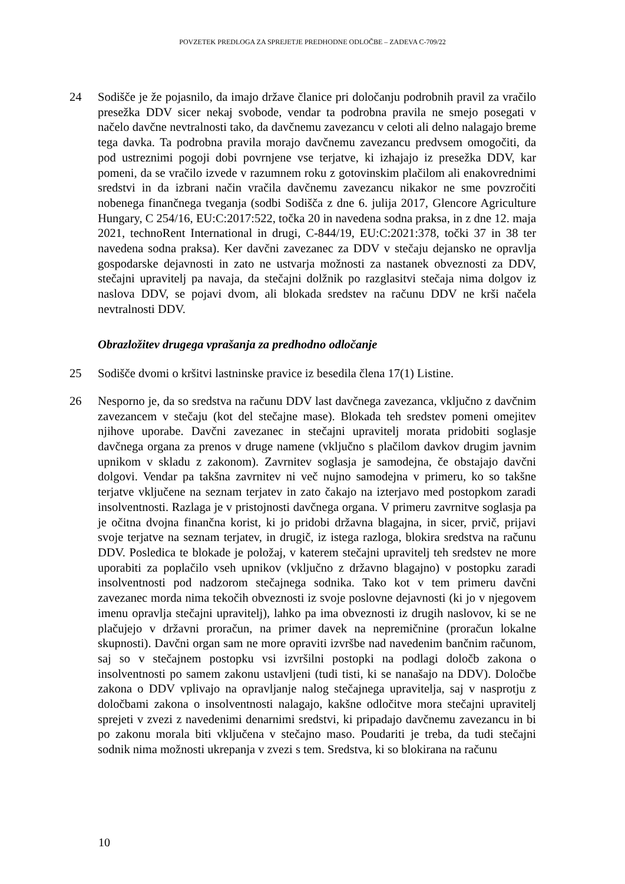POVZETEK PREDLOGA ZA SPREJETJE PREDHODNE ODLOČBE – ZADEVA C-709/22
24 Sodišče je že pojasnilo, da imajo države članice pri določanju podrobnih pravil za vračilo presežka DDV sicer nekaj svobode, vendar ta podrobna pravila ne smejo posegati v načelo davčne nevtralnosti tako, da davčnemu zavezancu v celoti ali delno nalagajo breme tega davka. Ta podrobna pravila morajo davčnemu zavezancu predvsem omogočiti, da pod ustreznimi pogoji dobi povrnjene vse terjatve, ki izhajajo iz presežka DDV, kar pomeni, da se vračilo izvede v razumnem roku z gotovinskim plačilom ali enakovrednimi sredstvi in da izbrani način vračila davčnemu zavezancu nikakor ne sme povzročiti nobenega finančnega tveganja (sodbi Sodišča z dne 6. julija 2017, Glencore Agriculture Hungary, C 254/16, EU:C:2017:522, točka 20 in navedena sodna praksa, in z dne 12. maja 2021, technoRent International in drugi, C-844/19, EU:C:2021:378, točki 37 in 38 ter navedena sodna praksa). Ker davčni zavezanec za DDV v stečaju dejansko ne opravlja gospodarske dejavnosti in zato ne ustvarja možnosti za nastanek obveznosti za DDV, stečajni upravitelj pa navaja, da stečajni dolžnik po razglasitvi stečaja nima dolgov iz naslova DDV, se pojavi dvom, ali blokada sredstev na računu DDV ne krši načela nevtralnosti DDV.
Obrazložitev drugega vprašanja za predhodno odločanje
25 Sodišče dvomi o kršitvi lastninske pravice iz besedila člena 17(1) Listine.
26 Nesporno je, da so sredstva na računu DDV last davčnega zavezanca, vključno z davčnim zavezancem v stečaju (kot del stečajne mase). Blokada teh sredstev pomeni omejitev njihove uporabe. Davčni zavezanec in stečajni upravitelj morata pridobiti soglasje davčnega organa za prenos v druge namene (vključno s plačilom davkov drugim javnim upnikom v skladu z zakonom). Zavrnitev soglasja je samodejna, če obstajajo davčni dolgovi. Vendar pa takšna zavrnitev ni več nujno samodejna v primeru, ko so takšne terjatve vključene na seznam terjatev in zato čakajo na izterjavo med postopkom zaradi insolventnosti. Razlaga je v pristojnosti davčnega organa. V primeru zavrnitve soglasja pa je očitna dvojna finančna korist, ki jo pridobi državna blagajna, in sicer, prvič, prijavi svoje terjatve na seznam terjatev, in drugič, iz istega razloga, blokira sredstva na računu DDV. Posledica te blokade je položaj, v katerem stečajni upravitelj teh sredstev ne more uporabiti za poplačilo vseh upnikov (vključno z državno blagajno) v postopku zaradi insolventnosti pod nadzorom stečajnega sodnika. Tako kot v tem primeru davčni zavezanec morda nima tekočih obveznosti iz svoje poslovne dejavnosti (ki jo v njegovem imenu opravlja stečajni upravitelj), lahko pa ima obveznosti iz drugih naslovov, ki se ne plačujejo v državni proračun, na primer davek na nepremičnine (proračun lokalne skupnosti). Davčni organ sam ne more opraviti izvršbe nad navedenim bančnim računom, saj so v stečajnem postopku vsi izvršilni postopki na podlagi določb zakona o insolventnosti po samem zakonu ustavljeni (tudi tisti, ki se nanašajo na DDV). Določbe zakona o DDV vplivajo na opravljanje nalog stečajnega upravitelja, saj v nasprotju z določbami zakona o insolventnosti nalagajo, kakšne odločitve mora stečajni upravitelj sprejeti v zvezi z navedenimi denarnimi sredstvi, ki pripadajo davčnemu zavezancu in bi po zakonu morala biti vključena v stečajno maso. Poudariti je treba, da tudi stečajni sodnik nima možnosti ukrepanja v zvezi s tem. Sredstva, ki so blokirana na računu
10